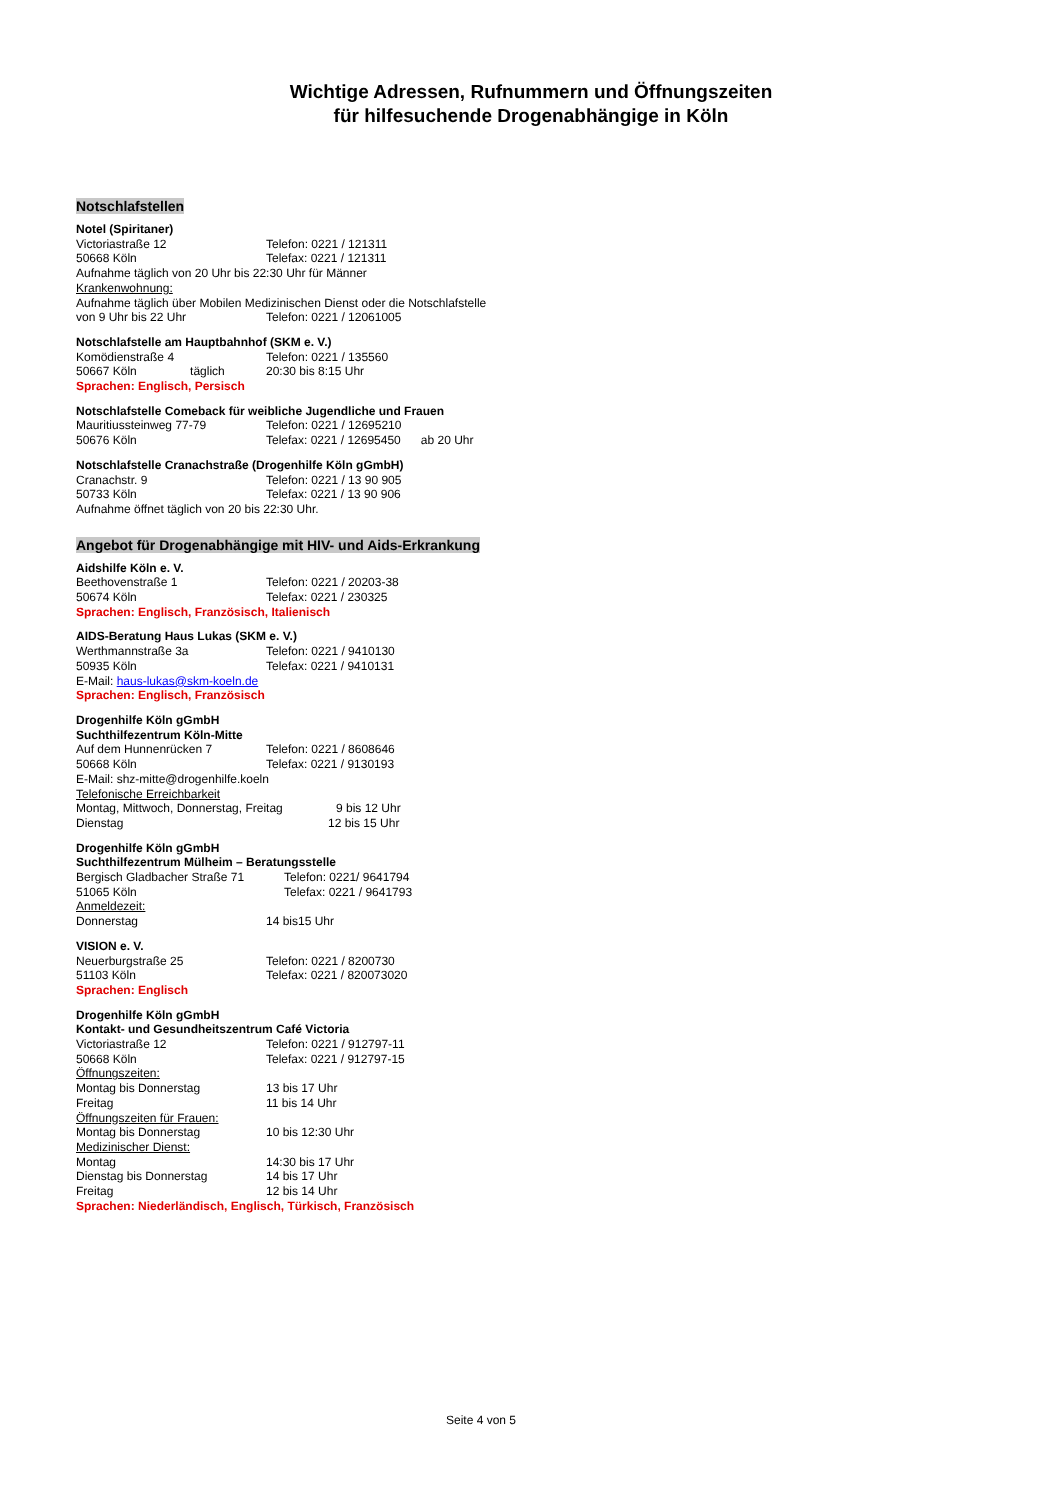Wichtige Adressen, Rufnummern und Öffnungszeiten
für hilfesuchende Drogenabhängige in Köln
Notschlafstellen
Notel (Spiritaner)
Victoriastraße 12 Telefon: 0221 / 121311
50668 Köln Telefax: 0221 / 121311
Aufnahme täglich von 20 Uhr bis 22:30 Uhr für Männer
Krankenwohnung:
Aufnahme täglich über Mobilen Medizinischen Dienst oder die Notschlafstelle
von 9 Uhr bis 22 Uhr Telefon: 0221 / 12061005
Notschlafstelle am Hauptbahnhof (SKM e. V.)
Komödienstraße 4 Telefon: 0221 / 135560
50667 Köln täglich 20:30 bis 8:15 Uhr
Sprachen: Englisch, Persisch
Notschlafstelle Comeback für weibliche Jugendliche und Frauen
Mauritiussteinweg 77-79 Telefon: 0221 / 12695210
50676 Köln Telefax: 0221 / 12695450 ab 20 Uhr
Notschlafstelle Cranachstraße (Drogenhilfe Köln gGmbH)
Cranachstr. 9 Telefon: 0221 / 13 90 905
50733 Köln Telefax: 0221 / 13 90 906
Aufnahme öffnet täglich von 20 bis 22:30 Uhr.
Angebot für Drogenabhängige mit HIV- und Aids-Erkrankung
Aidshilfe Köln e. V.
Beethovenstraße 1 Telefon: 0221 / 20203-38
50674 Köln Telefax: 0221 / 230325
Sprachen: Englisch, Französisch, Italienisch
AIDS-Beratung Haus Lukas (SKM e. V.)
Werthmannstraße 3a Telefon: 0221 / 9410130
50935 Köln Telefax: 0221 / 9410131
E-Mail: haus-lukas@skm-koeln.de
Sprachen: Englisch, Französisch
Drogenhilfe Köln gGmbH
Suchthilfezentrum Köln-Mitte
Auf dem Hunnenrücken 7 Telefon: 0221 / 8608646
50668 Köln Telefax: 0221 / 9130193
E-Mail: shz-mitte@drogenhilfe.koeln
Telefonische Erreichbarkeit
Montag, Mittwoch, Donnerstag, Freitag 9 bis 12 Uhr
Dienstag 12 bis 15 Uhr
Drogenhilfe Köln gGmbH
Suchthilfezentrum Mülheim – Beratungsstelle
Bergisch Gladbacher Straße 71 Telefon: 0221/ 9641794
51065 Köln Telefax: 0221 / 9641793
Anmeldezeit:
Donnerstag 14 bis15 Uhr
VISION e. V.
Neuerburgstraße 25 Telefon: 0221 / 8200730
51103 Köln Telefax: 0221 / 820073020
Sprachen: Englisch
Drogenhilfe Köln gGmbH
Kontakt- und Gesundheitszentrum Café Victoria
Victoriastraße 12 Telefon: 0221 / 912797-11
50668 Köln Telefax: 0221 / 912797-15
Öffnungszeiten:
Montag bis Donnerstag 13 bis 17 Uhr
Freitag 11 bis 14 Uhr
Öffnungszeiten für Frauen:
Montag bis Donnerstag 10 bis 12:30 Uhr
Medizinischer Dienst:
Montag 14:30 bis 17 Uhr
Dienstag bis Donnerstag 14 bis 17 Uhr
Freitag 12 bis 14 Uhr
Sprachen: Niederländisch, Englisch, Türkisch, Französisch
Seite 4 von 5